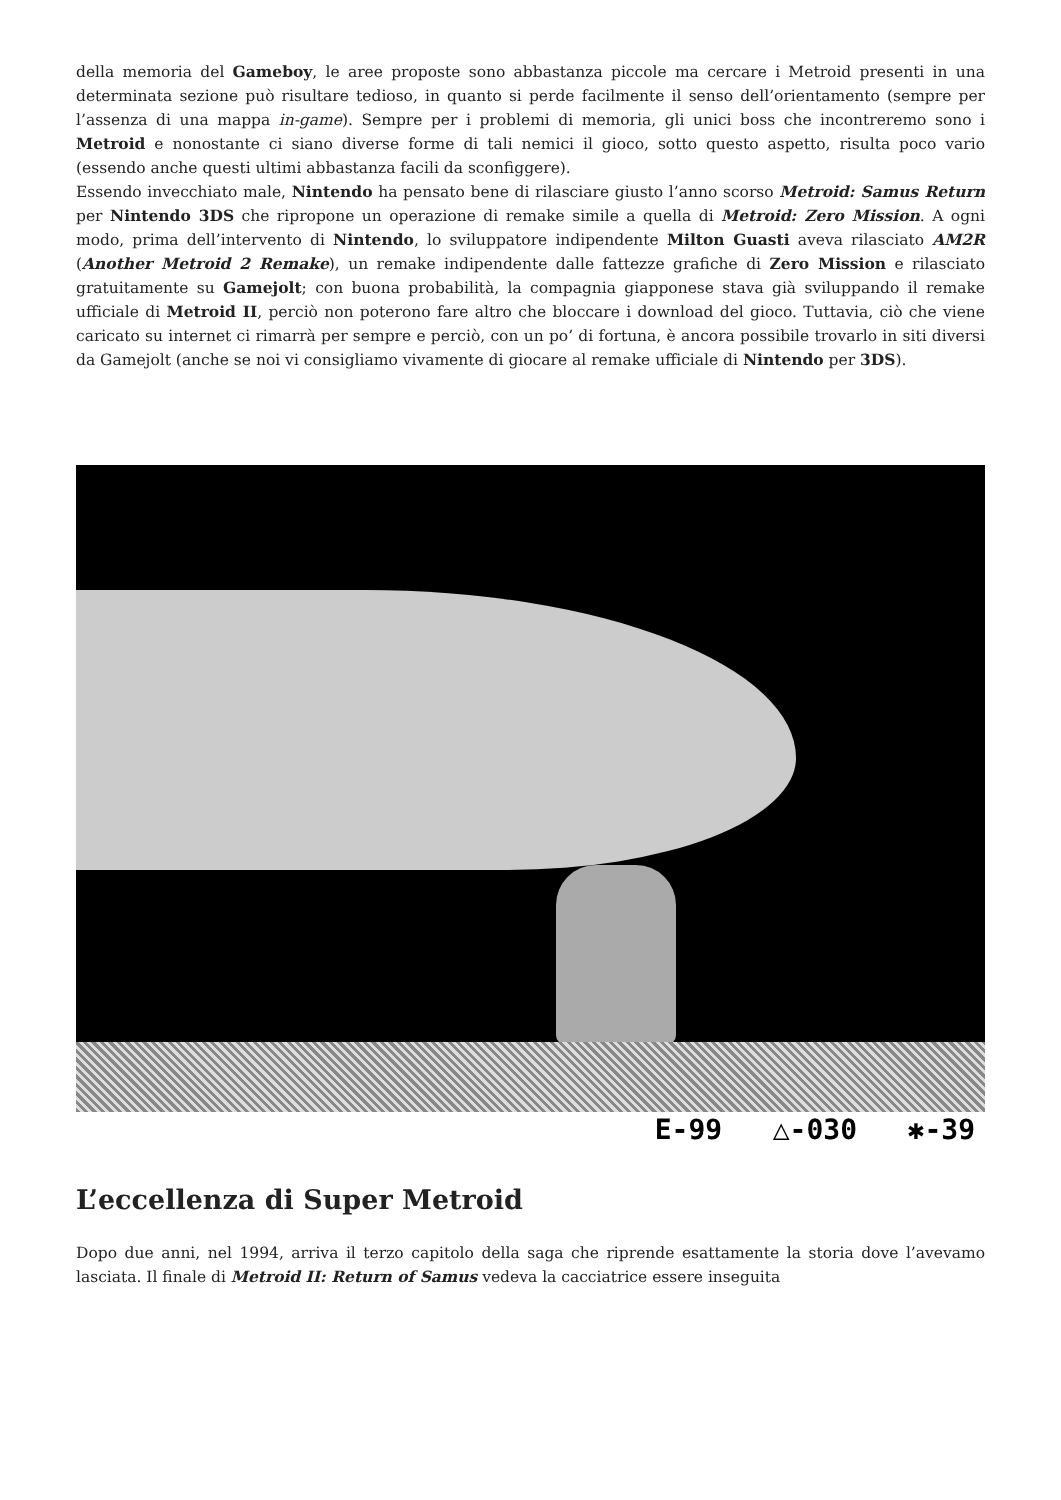della memoria del Gameboy, le aree proposte sono abbastanza piccole ma cercare i Metroid presenti in una determinata sezione può risultare tedioso, in quanto si perde facilmente il senso dell’orientamento (sempre per l’assenza di una mappa in-game). Sempre per i problemi di memoria, gli unici boss che incontreremo sono i Metroid e nonostante ci siano diverse forme di tali nemici il gioco, sotto questo aspetto, risulta poco vario (essendo anche questi ultimi abbastanza facili da sconfiggere).
Essendo invecchiato male, Nintendo ha pensato bene di rilasciare giusto l’anno scorso Metroid: Samus Return per Nintendo 3DS che ripropone un operazione di remake simile a quella di Metroid: Zero Mission. A ogni modo, prima dell’intervento di Nintendo, lo sviluppatore indipendente Milton Guasti aveva rilasciato AM2R (Another Metroid 2 Remake), un remake indipendente dalle fattezze grafiche di Zero Mission e rilasciato gratuitamente su Gamejolt; con buona probabilità, la compagnia giapponese stava già sviluppando il remake ufficiale di Metroid II, perciò non poterono fare altro che bloccare i download del gioco. Tuttavia, ciò che viene caricato su internet ci rimarrà per sempre e perciò, con un po’ di fortuna, è ancora possibile trovarlo in siti diversi da Gamejolt (anche se noi vi consigliamo vivamente di giocare al remake ufficiale di Nintendo per 3DS).
E-99 △-030 ✱-39
L’eccellenza di Super Metroid
Dopo due anni, nel 1994, arriva il terzo capitolo della saga che riprende esattamente la storia dove l’avevamo lasciata. Il finale di Metroid II: Return of Samus vedeva la cacciatrice essere inseguita